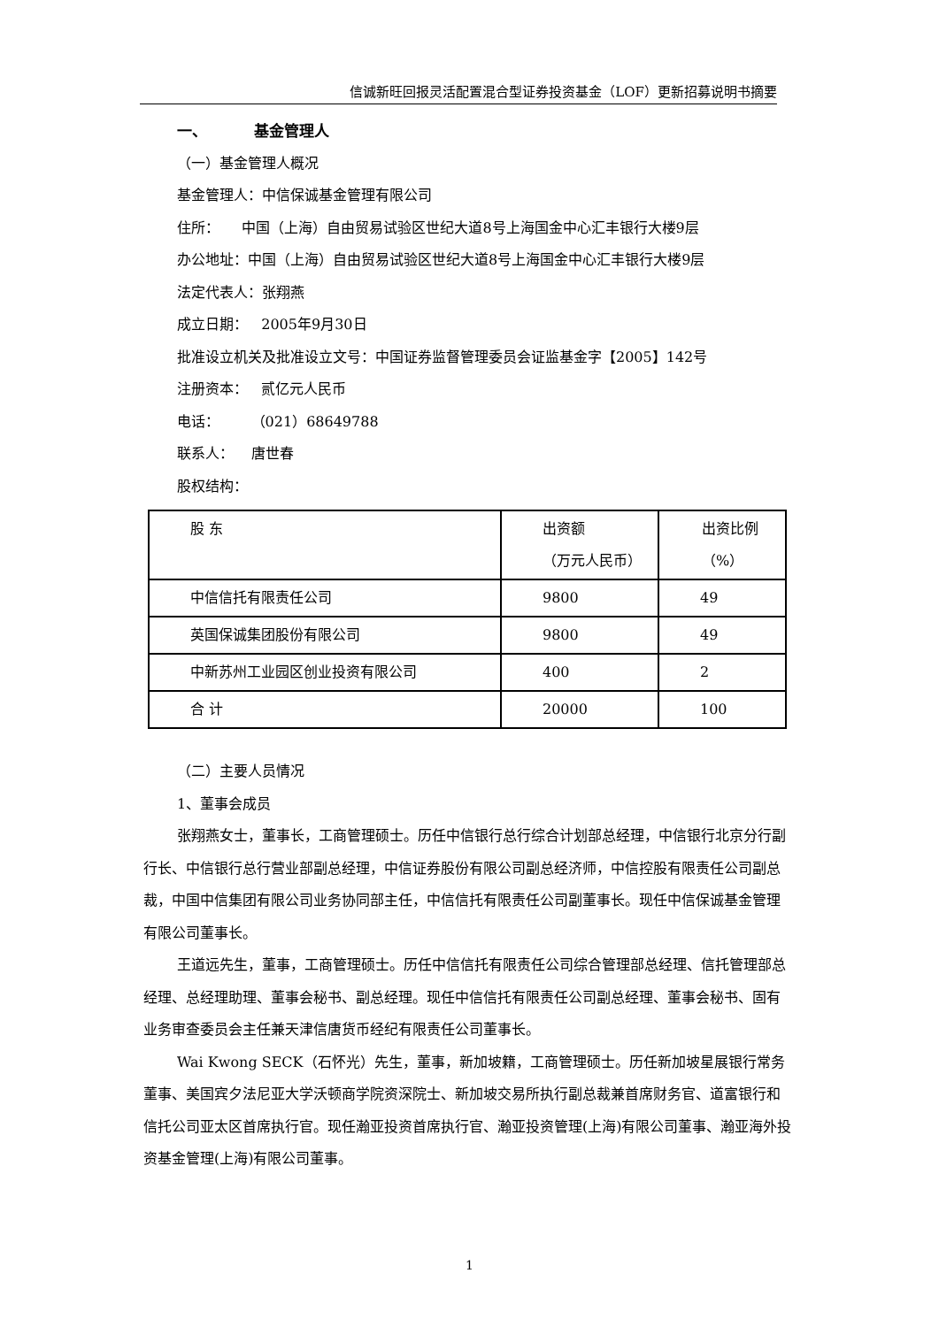信诚新旺回报灵活配置混合型证券投资基金（LOF）更新招募说明书摘要
一、 基金管理人
（一）基金管理人概况
基金管理人：中信保诚基金管理有限公司
住所： 中国（上海）自由贸易试验区世纪大道8号上海国金中心汇丰银行大楼9层
办公地址：中国（上海）自由贸易试验区世纪大道8号上海国金中心汇丰银行大楼9层
法定代表人：张翔燕
成立日期： 2005年9月30日
批准设立机关及批准设立文号：中国证券监督管理委员会证监基金字【2005】142号
注册资本： 贰亿元人民币
电话： （021）68649788
联系人： 唐世春
股权结构：
| 股 东 | 出资额 （万元人民币） | 出资比例 （%） |
| 中信信托有限责任公司 | 9800 | 49 |
| 英国保诚集团股份有限公司 | 9800 | 49 |
| 中新苏州工业园区创业投资有限公司 | 400 | 2 |
| 合 计 | 20000 | 100 |
（二）主要人员情况
1、董事会成员
张翔燕女士，董事长，工商管理硕士。历任中信银行总行综合计划部总经理，中信银行北京分行副行长、中信银行总行营业部副总经理，中信证券股份有限公司副总经济师，中信控股有限责任公司副总裁，中国中信集团有限公司业务协同部主任，中信信托有限责任公司副董事长。现任中信保诚基金管理有限公司董事长。
王道远先生，董事，工商管理硕士。历任中信信托有限责任公司综合管理部总经理、信托管理部总经理、总经理助理、董事会秘书、副总经理。现任中信信托有限责任公司副总经理、董事会秘书、固有业务审查委员会主任兼天津信唐货币经纪有限责任公司董事长。
Wai Kwong SECK（石怀光）先生，董事，新加坡籍，工商管理硕士。历任新加坡星展银行常务董事、美国宾夕法尼亚大学沃顿商学院资深院士、新加坡交易所执行副总裁兼首席财务官、道富银行和信托公司亚太区首席执行官。现任瀚亚投资首席执行官、瀚亚投资管理(上海)有限公司董事、瀚亚海外投资基金管理(上海)有限公司董事。
1